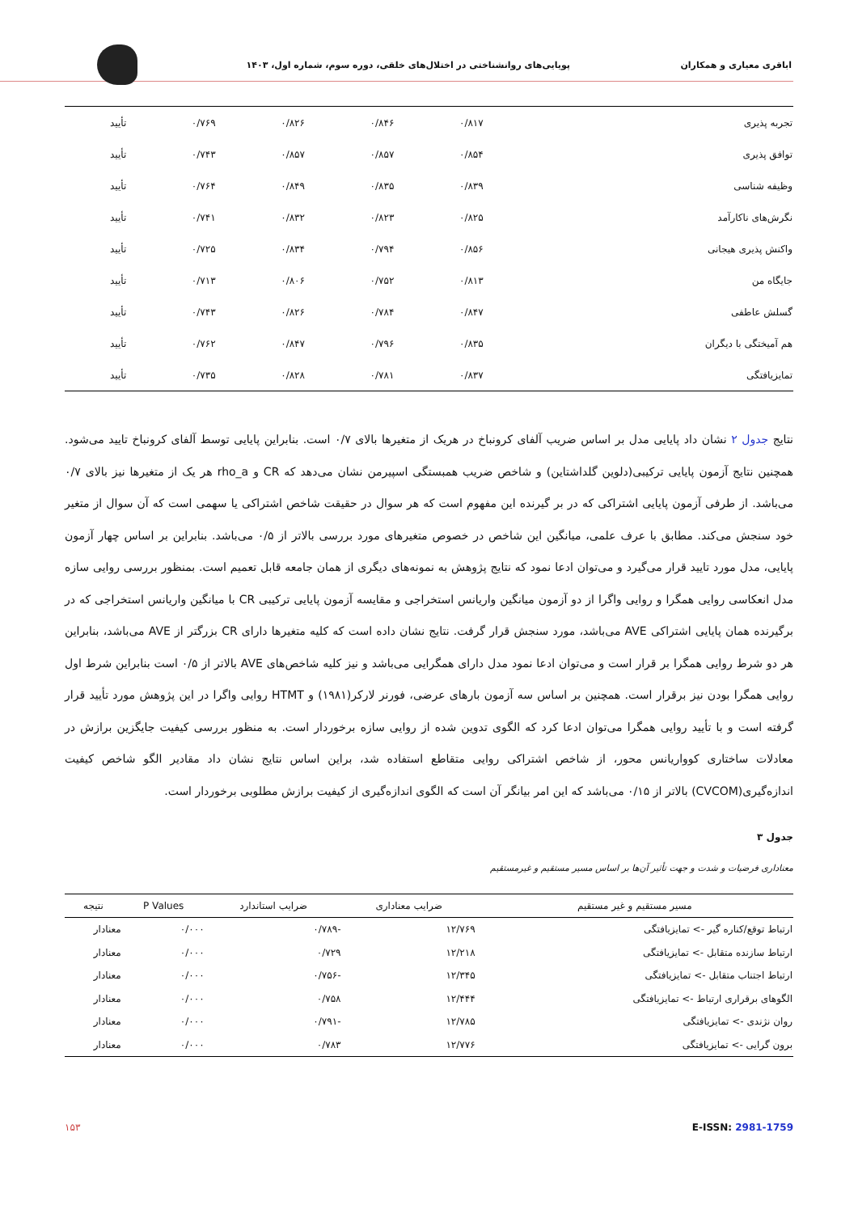اباقری معیاری و همکاران پویایی‌های روانشناختی در اختلال‌های خلقی، دوره سوم، شماره اول، ۱۴۰۳
| تجربه پذیری | ۰/۸۱۷ | ۰/۸۴۶ | ۰/۸۲۶ | ۰/۷۶۹ | تأیید |
| توافق پذیری | ۰/۸۵۴ | ۰/۸۵۷ | ۰/۸۵۷ | ۰/۷۴۳ | تأیید |
| وظیفه شناسی | ۰/۸۳۹ | ۰/۸۳۵ | ۰/۸۴۹ | ۰/۷۶۴ | تأیید |
| نگرش‌های ناکارآمد | ۰/۸۲۵ | ۰/۸۲۳ | ۰/۸۳۲ | ۰/۷۴۱ | تأیید |
| واکنش پذیری هیجانی | ۰/۸۵۶ | ۰/۷۹۴ | ۰/۸۳۴ | ۰/۷۲۵ | تأیید |
| جایگاه من | ۰/۸۱۳ | ۰/۷۵۲ | ۰/۸۰۶ | ۰/۷۱۳ | تأیید |
| گسلش عاطفی | ۰/۸۴۷ | ۰/۷۸۴ | ۰/۸۲۶ | ۰/۷۴۳ | تأیید |
| هم آمیختگی با دیگران | ۰/۸۳۵ | ۰/۷۹۶ | ۰/۸۴۷ | ۰/۷۶۲ | تأیید |
| تمایزیافتگی | ۰/۸۳۷ | ۰/۷۸۱ | ۰/۸۲۸ | ۰/۷۳۵ | تأیید |
نتایج جدول ۲ نشان داد پایایی مدل بر اساس ضریب آلفای کرونباخ در هریک از متغیرها بالای ۰/۷ است. بنابراین پایایی توسط آلفای کرونباخ تایید می‌شود. همچنین نتایج آزمون پایایی ترکیبی(دلوین گلداشتاین) و شاخص ضریب همبستگی اسپیرمن نشان می‌دهد که CR و rho_a هر یک از متغیرها نیز بالای ۰/۷ می‌باشد. از طرفی آزمون پایایی اشتراکی که در بر گیرنده این مفهوم است که هر سوال در حقیقت شاخص اشتراکی یا سهمی است که آن سوال از متغیر خود سنجش می‌کند. مطابق با عرف علمی، میانگین این شاخص در خصوص متغیرهای مورد بررسی بالاتر از ۰/۵ می‌باشد. بنابراین بر اساس چهار آزمون پایایی، مدل مورد تایید قرار می‌گیرد و می‌توان ادعا نمود که نتایج پژوهش به نمونه‌های دیگری از همان جامعه قابل تعمیم است. بمنظور بررسی روایی سازه مدل انعکاسی روایی همگرا و روایی واگرا از دو آزمون میانگین واریانس استخراجی و مقایسه آزمون پایایی ترکیبی CR با میانگین واریانس استخراجی که در برگیرنده همان پایایی اشتراکی AVE می‌باشد، مورد سنجش قرار گرفت. نتایج نشان داده است که کلیه متغیرها دارای CR بزرگتر از AVE می‌باشد، بنابراین هر دو شرط روایی همگرا بر قرار است و می‌توان ادعا نمود مدل دارای همگرایی می‌باشد و نیز کلیه شاخص‌های AVE بالاتر از ۰/۵ است بنابراین شرط اول روایی همگرا بودن نیز برقرار است. همچنین بر اساس سه آزمون بارهای عرضی، فورنر لارکر(۱۹۸۱) و HTMT روایی واگرا در این پژوهش مورد تأیید قرار گرفته است و با تأیید روایی همگرا می‌توان ادعا کرد که الگوی تدوین شده از روایی سازه برخوردار است. به منظور بررسی کیفیت جایگزین برازش در معادلات ساختاری کوواریانس محور، از شاخص اشتراکی روایی متقاطع استفاده شد، براین اساس نتایج نشان داد مقادیر الگو شاخص کیفیت اندازه‌گیری(CVCOM) بالاتر از ۰/۱۵ می‌باشد که این امر بیانگر آن است که الگوی اندازه‌گیری از کیفیت برازش مطلوبی برخوردار است.
جدول ۳
معناداری فرضیات و شدت و جهت تأثیر آن‌ها بر اساس مسیر مستقیم و غیرمستقیم
| مسیر مستقیم و غیر مستقیم | ضرایب معناداری | ضرایب استاندارد | P Values | نتیجه |
| --- | --- | --- | --- | --- |
| ارتباط توقع/کناره گیر -> تمایزیافتگی | ۱۲/۷۶۹ | -۰/۷۸۹ | ۰/۰۰۰ | معنادار |
| ارتباط سازنده متقابل -> تمایزیافتگی | ۱۲/۲۱۸ | ۰/۷۲۹ | ۰/۰۰۰ | معنادار |
| ارتباط اجتناب متقابل -> تمایزیافتگی | ۱۲/۳۴۵ | -۰/۷۵۶ | ۰/۰۰۰ | معنادار |
| الگوهای برقراری ارتباط -> تمایزیافتگی | ۱۲/۴۴۴ | ۰/۷۵۸ | ۰/۰۰۰ | معنادار |
| روان نژندی -> تمایزیافتگی | ۱۲/۷۸۵ | -۰/۷۹۱ | ۰/۰۰۰ | معنادار |
| برون گرایی -> تمایزیافتگی | ۱۲/۷۷۶ | ۰/۷۸۳ | ۰/۰۰۰ | معنادار |
E-ISSN: 2981-1759 ۱۵۳